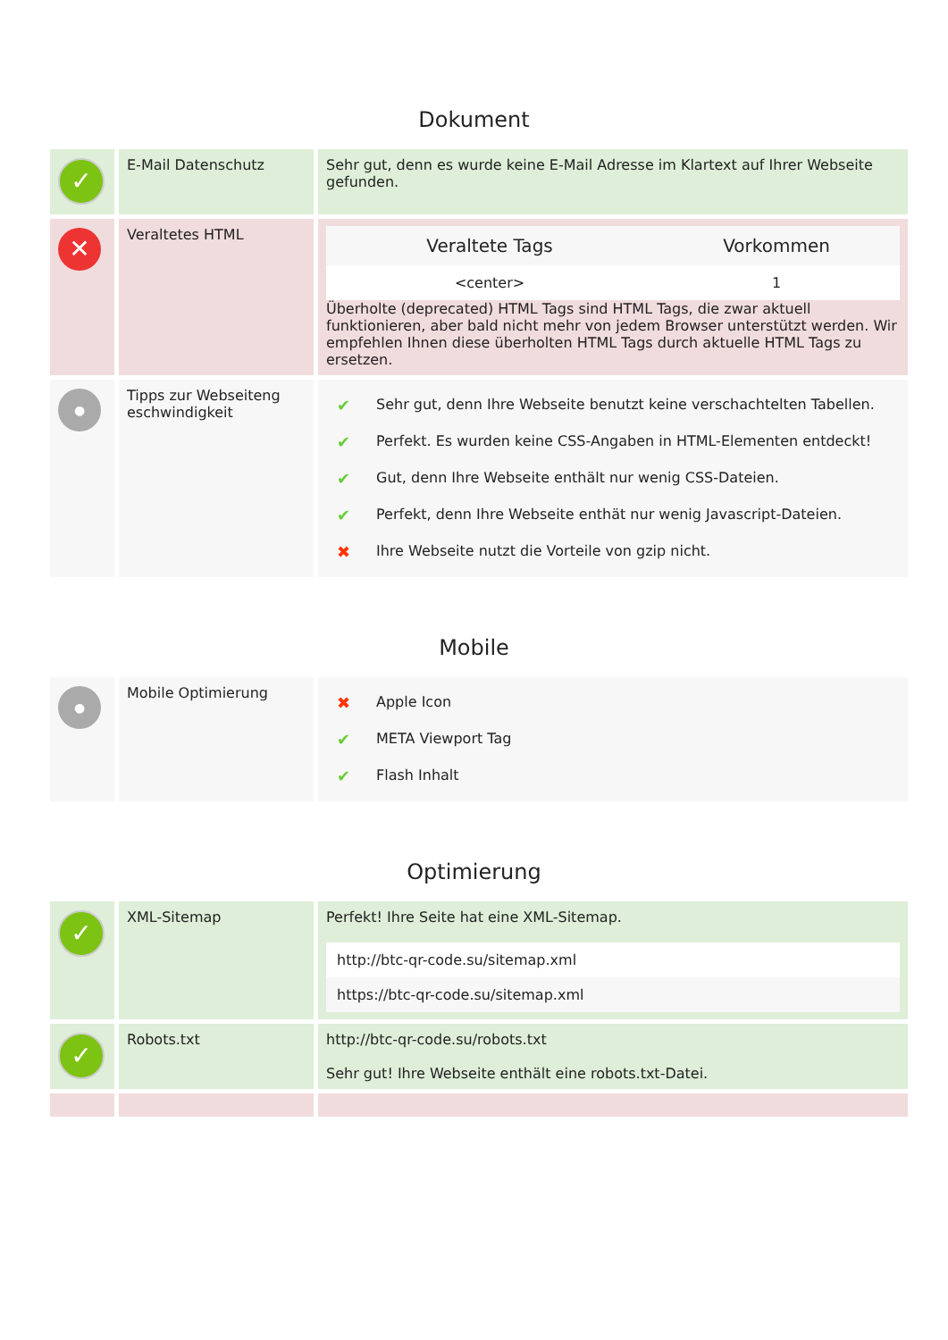Dokument
| ✓ | E-Mail Datenschutz | Sehr gut, denn es wurde keine E-Mail Adresse im Klartext auf Ihrer Webseite gefunden. |
| ✕ | Veraltetes HTML | / Veraltete Tags / Vorkommen / / --- / --- / / <center> / 1 / Überholte (deprecated) HTML Tags sind HTML Tags, die zwar aktuell funktionieren, aber bald nicht mehr von jedem Browser unterstützt werden. Wir empfehlen Ihnen diese überholten HTML Tags durch aktuelle HTML Tags zu ersetzen. |
| ● | Tipps zur Webseiteng eschwindigkeit | / ✔ / Sehr gut, denn Ihre Webseite benutzt keine verschachtelten Tabellen. / / ✔ / Perfekt. Es wurden keine CSS-Angaben in HTML-Elementen entdeckt! / / ✔ / Gut, denn Ihre Webseite enthält nur wenig CSS-Dateien. / / ✔ / Perfekt, denn Ihre Webseite enthät nur wenig Javascript-Dateien. / / ✖ / Ihre Webseite nutzt die Vorteile von gzip nicht. / |
Mobile
| ● | Mobile Optimierung | / ✖ / Apple Icon / / ✔ / META Viewport Tag / / ✔ / Flash Inhalt / |
Optimierung
| ✓ | XML-Sitemap | Perfekt! Ihre Seite hat eine XML-Sitemap. / http://btc-qr-code.su/sitemap.xml / / https://btc-qr-code.su/sitemap.xml / |
| ✓ | Robots.txt | http://btc-qr-code.su/robots.txt Sehr gut! Ihre Webseite enthält eine robots.txt-Datei. |